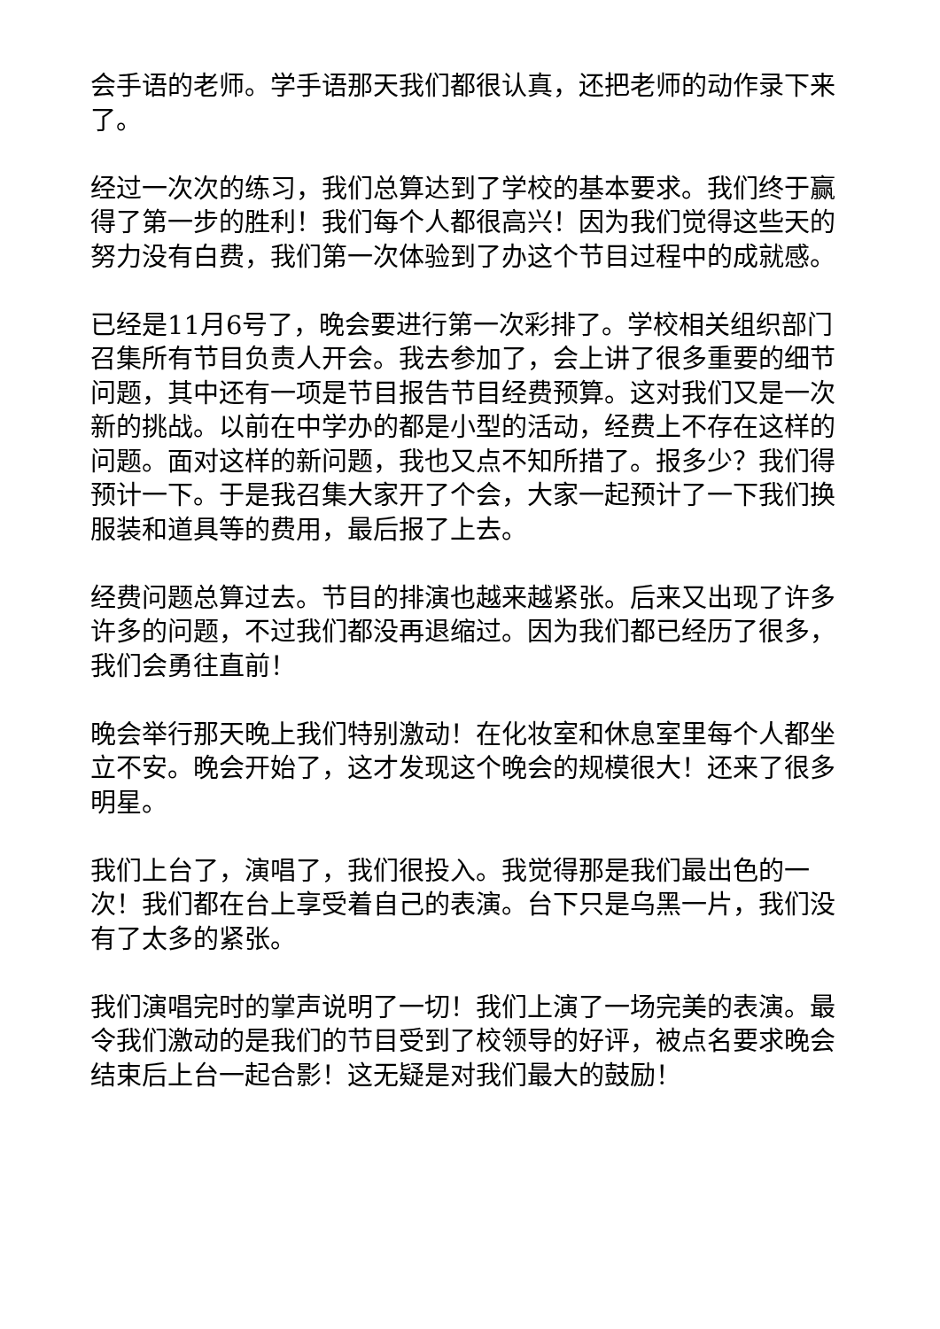会手语的老师。学手语那天我们都很认真，还把老师的动作录下来了。
经过一次次的练习，我们总算达到了学校的基本要求。我们终于赢得了第一步的胜利！我们每个人都很高兴！因为我们觉得这些天的努力没有白费，我们第一次体验到了办这个节目过程中的成就感。
已经是11月6号了，晚会要进行第一次彩排了。学校相关组织部门召集所有节目负责人开会。我去参加了，会上讲了很多重要的细节问题，其中还有一项是节目报告节目经费预算。这对我们又是一次新的挑战。以前在中学办的都是小型的活动，经费上不存在这样的问题。面对这样的新问题，我也又点不知所措了。报多少？我们得预计一下。于是我召集大家开了个会，大家一起预计了一下我们换服装和道具等的费用，最后报了上去。
经费问题总算过去。节目的排演也越来越紧张。后来又出现了许多许多的问题，不过我们都没再退缩过。因为我们都已经历了很多，我们会勇往直前！
晚会举行那天晚上我们特别激动！在化妆室和休息室里每个人都坐立不安。晚会开始了，这才发现这个晚会的规模很大！还来了很多明星。
我们上台了，演唱了，我们很投入。我觉得那是我们最出色的一次！我们都在台上享受着自己的表演。台下只是乌黑一片，我们没有了太多的紧张。
我们演唱完时的掌声说明了一切！我们上演了一场完美的表演。最令我们激动的是我们的节目受到了校领导的好评，被点名要求晚会结束后上台一起合影！这无疑是对我们最大的鼓励！